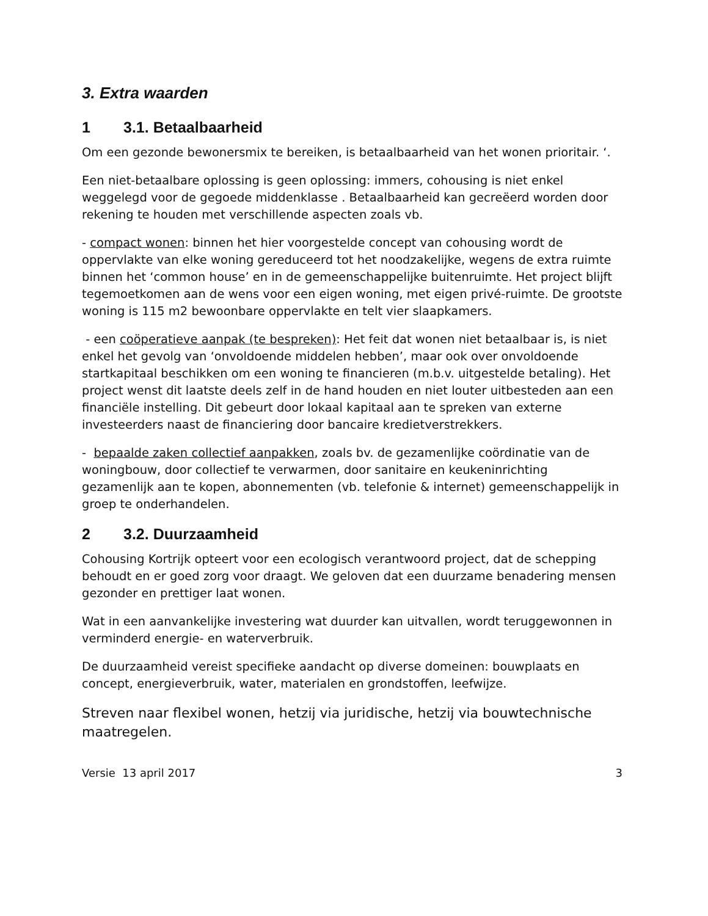3. Extra waarden
1 3.1. Betaalbaarheid
Om een gezonde bewonersmix te bereiken, is betaalbaarheid van het wonen prioritair. ‘.
Een niet-betaalbare oplossing is geen oplossing: immers, cohousing is niet enkel weggelegd voor de gegoede middenklasse . Betaalbaarheid kan gecreëerd worden door rekening te houden met verschillende aspecten zoals vb.
- compact wonen: binnen het hier voorgestelde concept van cohousing wordt de oppervlakte van elke woning gereduceerd tot het noodzakelijke, wegens de extra ruimte binnen het ‘common house’ en in de gemeenschappelijke buitenruimte. Het project blijft tegemoetkomen aan de wens voor een eigen woning, met eigen privé-ruimte. De grootste woning is 115 m2 bewoonbare oppervlakte en telt vier slaapkamers.
- een coöperatieve aanpak (te bespreken): Het feit dat wonen niet betaalbaar is, is niet enkel het gevolg van ‘onvoldoende middelen hebben’, maar ook over onvoldoende startkapitaal beschikken om een woning te financieren (m.b.v. uitgestelde betaling). Het project wenst dit laatste deels zelf in de hand houden en niet louter uitbesteden aan een financiële instelling. Dit gebeurt door lokaal kapitaal aan te spreken van externe investeerders naast de financiering door bancaire kredietverstrekkers.
- bepaalde zaken collectief aanpakken, zoals bv. de gezamenlijke coördinatie van de woningbouw, door collectief te verwarmen, door sanitaire en keukeninrichting gezamenlijk aan te kopen, abonnementen (vb. telefonie & internet) gemeenschappelijk in groep te onderhandelen.
2 3.2. Duurzaamheid
Cohousing Kortrijk opteert voor een ecologisch verantwoord project, dat de schepping behoudt en er goed zorg voor draagt. We geloven dat een duurzame benadering mensen gezonder en prettiger laat wonen.
Wat in een aanvankelijke investering wat duurder kan uitvallen, wordt teruggewonnen in verminderd energie- en waterverbruik.
De duurzaamheid vereist specifieke aandacht op diverse domeinen: bouwplaats en concept, energieverbruik, water, materialen en grondstoffen, leefwijze.
Streven naar flexibel wonen, hetzij via juridische, hetzij via bouwtechnische maatregelen.
Versie 13 april 2017 3